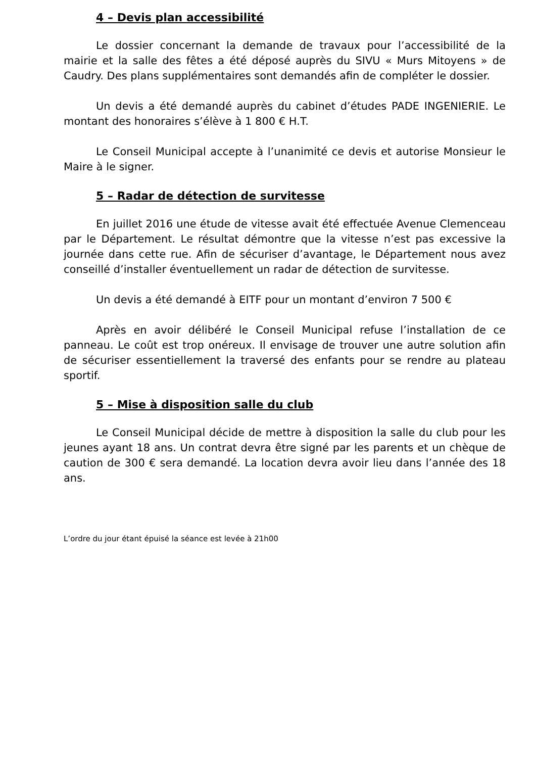4 – Devis plan accessibilité
Le dossier concernant la demande de travaux pour l’accessibilité de la mairie et la salle des fêtes a été déposé auprès du SIVU « Murs Mitoyens » de Caudry. Des plans supplémentaires sont demandés afin de compléter le dossier.
Un devis a été demandé auprès du cabinet d’études PADE INGENIERIE. Le montant des honoraires s’élève à 1 800 € H.T.
Le Conseil Municipal accepte à l’unanimité ce devis et autorise Monsieur le Maire à le signer.
5 – Radar de détection de survitesse
En juillet 2016 une étude de vitesse avait été effectuée Avenue Clemenceau par le Département. Le résultat démontre que la vitesse n’est pas excessive la journée dans cette rue. Afin de sécuriser d’avantage, le Département nous avez conseillé d’installer éventuellement un radar de détection de survitesse.
Un devis a été demandé à EITF pour un montant d’environ 7 500 €
Après en avoir délibéré le Conseil Municipal refuse l’installation de ce panneau. Le coût est trop onéreux. Il envisage de trouver une autre solution afin de sécuriser essentiellement la traversé des enfants pour se rendre au plateau sportif.
5 – Mise à disposition salle du club
Le Conseil Municipal décide de mettre à disposition la salle du club pour les jeunes ayant 18 ans. Un contrat devra être signé par les parents et un chèque de caution de 300 € sera demandé. La location devra avoir lieu dans l’année des 18 ans.
L’ordre du jour étant épuisé la séance est levée à 21h00